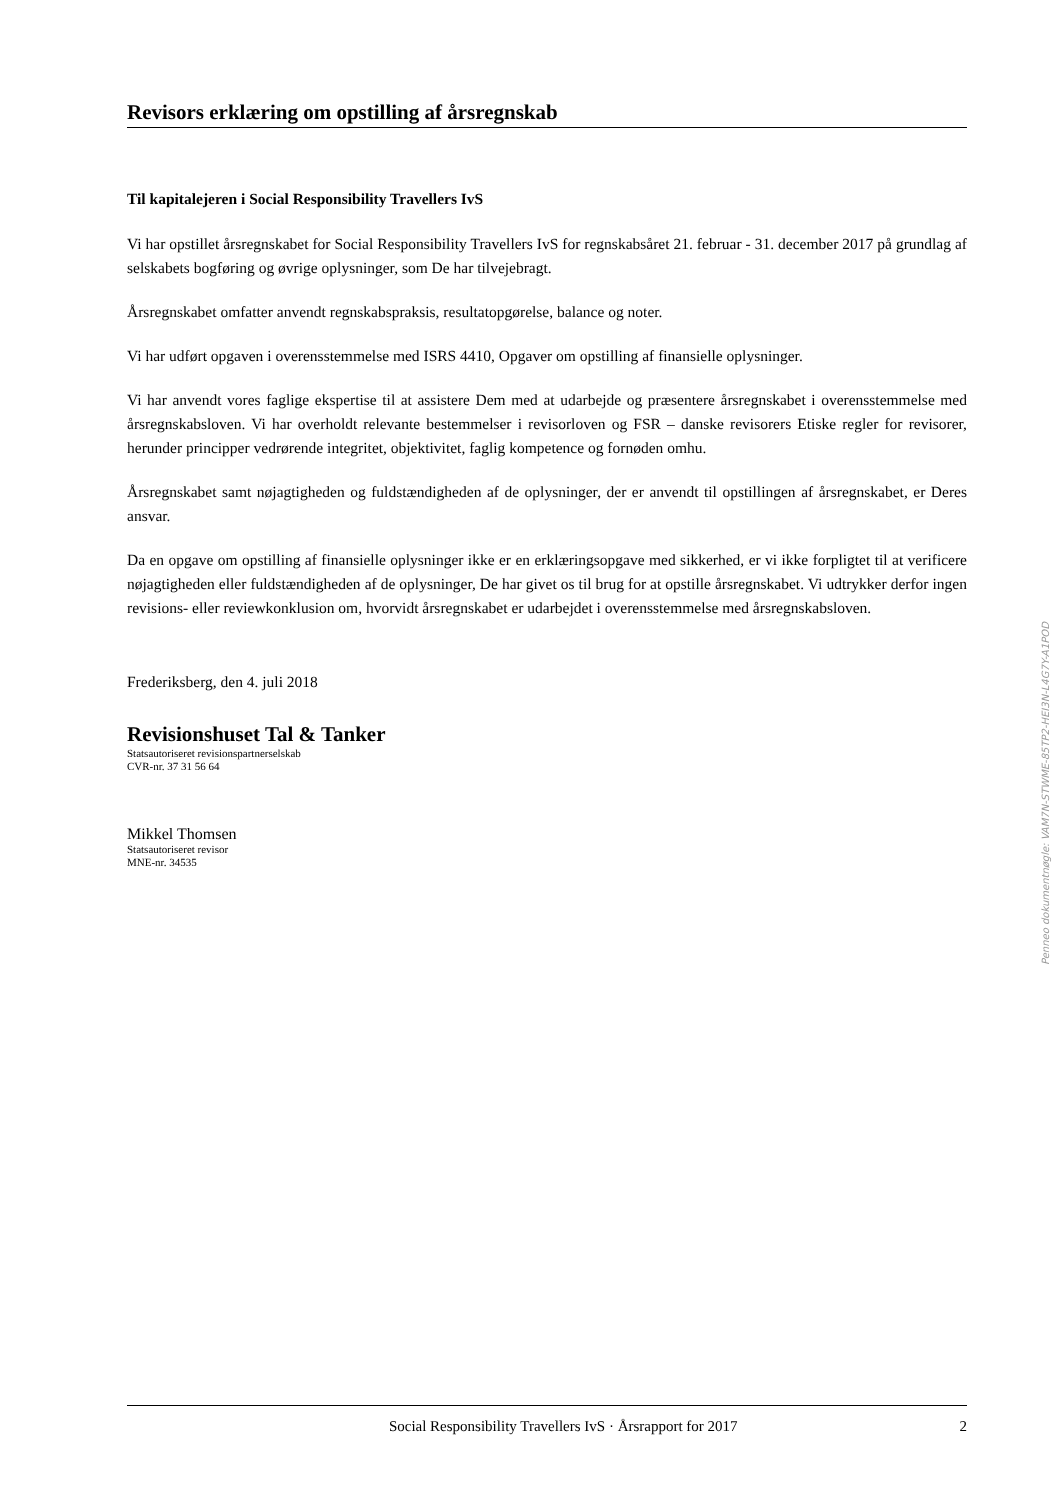Revisors erklæring om opstilling af årsregnskab
Til kapitalejeren i Social Responsibility Travellers IvS
Vi har opstillet årsregnskabet for Social Responsibility Travellers IvS for regnskabsåret 21. februar - 31. december 2017 på grundlag af selskabets bogføring og øvrige oplysninger, som De har tilvejebragt.
Årsregnskabet omfatter anvendt regnskabspraksis, resultatopgørelse, balance og noter.
Vi har udført opgaven i overensstemmelse med ISRS 4410, Opgaver om opstilling af finansielle oplysninger.
Vi har anvendt vores faglige ekspertise til at assistere Dem med at udarbejde og præsentere årsregnskabet i overensstemmelse med årsregnskabsloven. Vi har overholdt relevante bestemmelser i revisorloven og FSR – danske revisorers Etiske regler for revisorer, herunder principper vedrørende integritet, objektivitet, faglig kompetence og fornøden omhu.
Årsregnskabet samt nøjagtigheden og fuldstændigheden af de oplysninger, der er anvendt til opstillingen af årsregnskabet, er Deres ansvar.
Da en opgave om opstilling af finansielle oplysninger ikke er en erklæringsopgave med sikkerhed, er vi ikke forpligtet til at verificere nøjagtigheden eller fuldstændigheden af de oplysninger, De har givet os til brug for at opstille årsregnskabet. Vi udtrykker derfor ingen revisions- eller reviewkonklusion om, hvorvidt årsregnskabet er udarbejdet i overensstemmelse med årsregnskabsloven.
Frederiksberg, den 4. juli 2018
Revisionshuset Tal & Tanker
Statsautoriseret revisionspartnerselskab
CVR-nr. 37 31 56 64
Mikkel Thomsen
Statsautoriseret revisor
MNE-nr. 34535
Penneo dokumentnøgle: VAM7N-STWME-85TP2-HEI3N-L4G7Y-A1POD
Social Responsibility Travellers IvS · Årsrapport for 2017 2